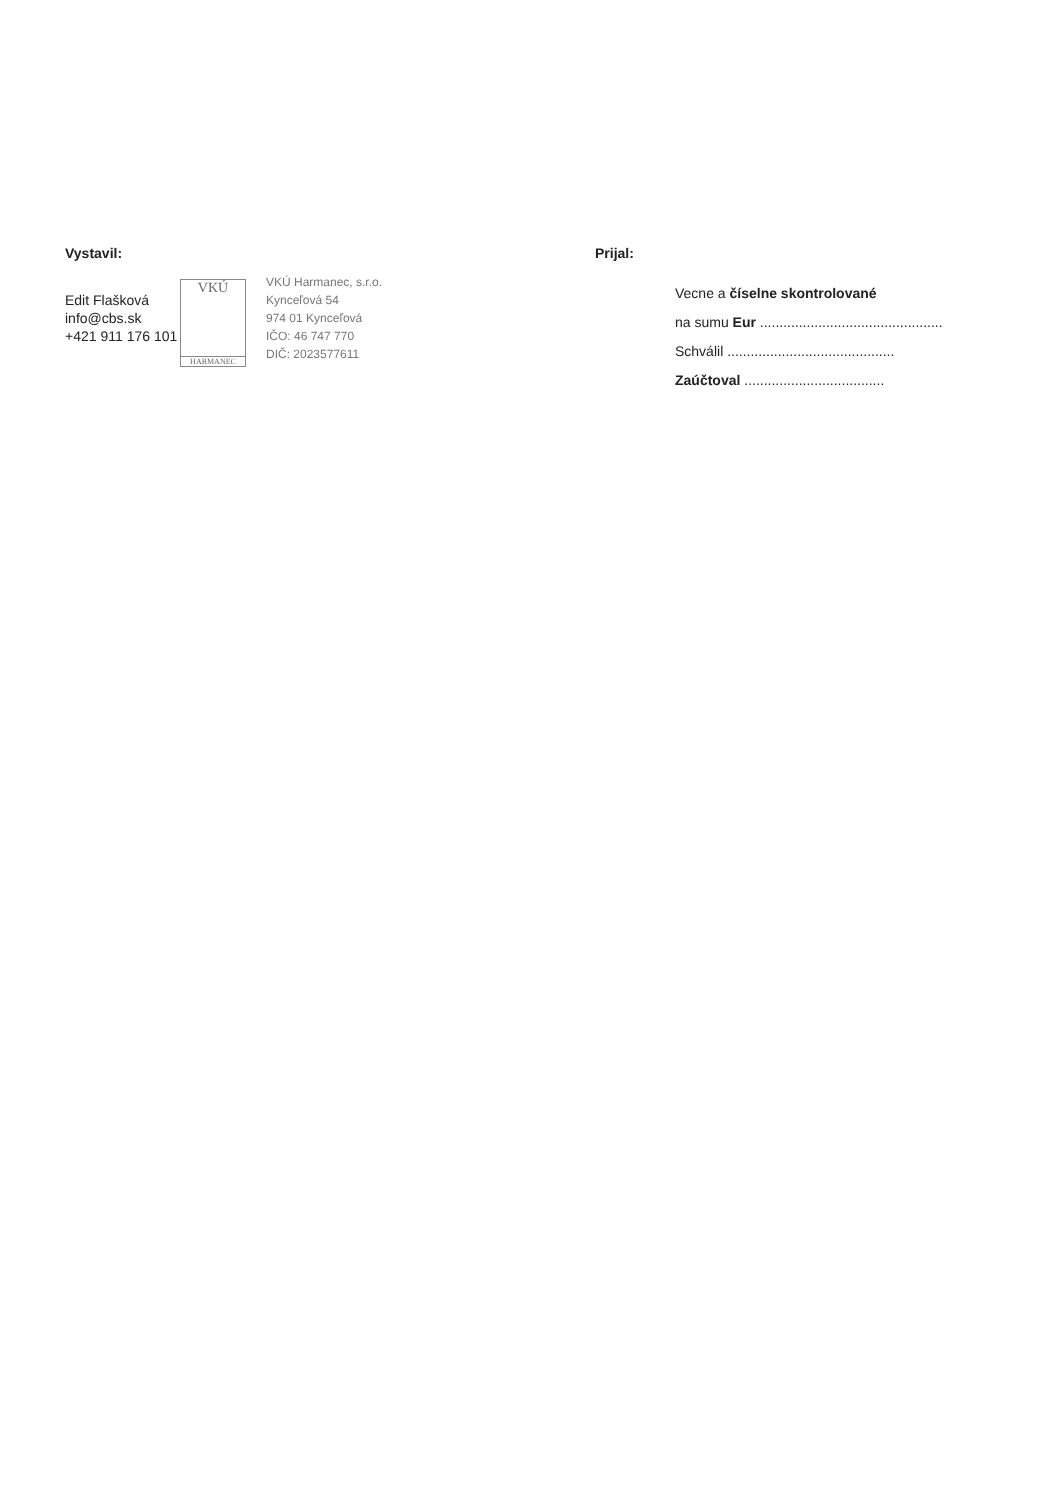Vystavil:
Edit Flašková
info@cbs.sk
+421 911 176 101
VKÚ
HARMANEC
VKÚ Harmanec, s.r.o.
Kynceľová 54
974 01 Kynceľová
IČO: 46 747 770
DIČ: 2023577611
Prijal:
Vecne a číselne skontrolované
na sumu Eur ...............................................
Schválil ...........................................
Zaúčtoval ....................................